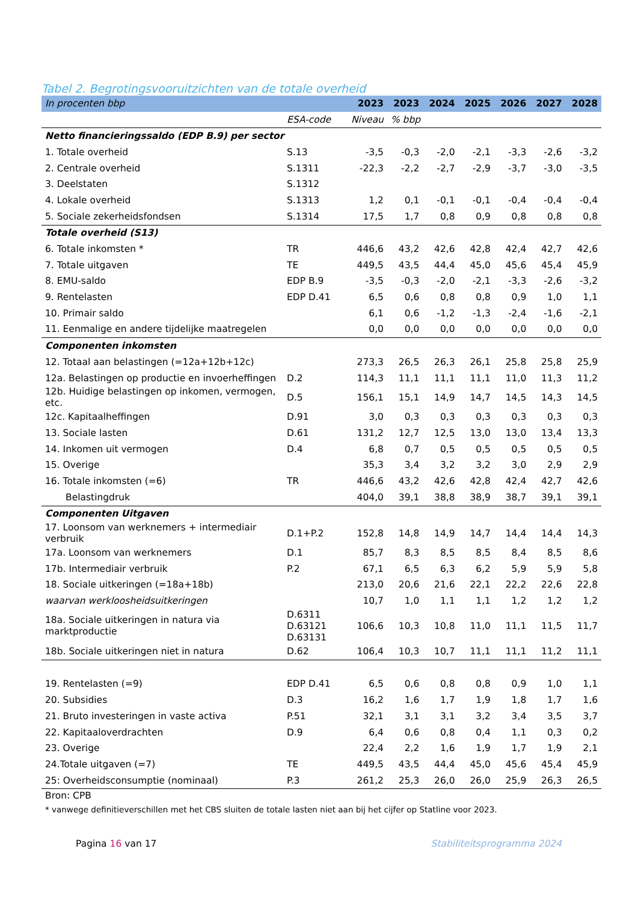Tabel 2. Begrotingsvooruitzichten van de totale overheid
| In procenten bbp | | 2023 | 2023 | 2024 | 2025 | 2026 | 2027 | 2028 |
| | ESA-code | Niveau | % bbp | | | | | |
| Netto financieringssaldo (EDP B.9) per sector | | | | | | | | |
| 1. Totale overheid | S.13 | -3,5 | -0,3 | -2,0 | -2,1 | -3,3 | -2,6 | -3,2 |
| 2. Centrale overheid | S.1311 | -22,3 | -2,2 | -2,7 | -2,9 | -3,7 | -3,0 | -3,5 |
| 3. Deelstaten | S.1312 | | | | | | | |
| 4. Lokale overheid | S.1313 | 1,2 | 0,1 | -0,1 | -0,1 | -0,4 | -0,4 | -0,4 |
| 5. Sociale zekerheidsfondsen | S.1314 | 17,5 | 1,7 | 0,8 | 0,9 | 0,8 | 0,8 | 0,8 |
| Totale overheid (S13) | | | | | | | | |
| 6. Totale inkomsten * | TR | 446,6 | 43,2 | 42,6 | 42,8 | 42,4 | 42,7 | 42,6 |
| 7. Totale uitgaven | TE | 449,5 | 43,5 | 44,4 | 45,0 | 45,6 | 45,4 | 45,9 |
| 8. EMU-saldo | EDP B.9 | -3,5 | -0,3 | -2,0 | -2,1 | -3,3 | -2,6 | -3,2 |
| 9. Rentelasten | EDP D.41 | 6,5 | 0,6 | 0,8 | 0,8 | 0,9 | 1,0 | 1,1 |
| 10. Primair saldo | | 6,1 | 0,6 | -1,2 | -1,3 | -2,4 | -1,6 | -2,1 |
| 11. Eenmalige en andere tijdelijke maatregelen | | 0,0 | 0,0 | 0,0 | 0,0 | 0,0 | 0,0 | 0,0 |
| Componenten inkomsten | | | | | | | | |
| 12. Totaal aan belastingen (=12a+12b+12c) | | 273,3 | 26,5 | 26,3 | 26,1 | 25,8 | 25,8 | 25,9 |
| 12a. Belastingen op productie en invoerheffingen | D.2 | 114,3 | 11,1 | 11,1 | 11,1 | 11,0 | 11,3 | 11,2 |
| 12b. Huidige belastingen op inkomen, vermogen, etc. | D.5 | 156,1 | 15,1 | 14,9 | 14,7 | 14,5 | 14,3 | 14,5 |
| 12c. Kapitaalheffingen | D.91 | 3,0 | 0,3 | 0,3 | 0,3 | 0,3 | 0,3 | 0,3 |
| 13. Sociale lasten | D.61 | 131,2 | 12,7 | 12,5 | 13,0 | 13,0 | 13,4 | 13,3 |
| 14. Inkomen uit vermogen | D.4 | 6,8 | 0,7 | 0,5 | 0,5 | 0,5 | 0,5 | 0,5 |
| 15. Overige | | 35,3 | 3,4 | 3,2 | 3,2 | 3,0 | 2,9 | 2,9 |
| 16. Totale inkomsten (=6) | TR | 446,6 | 43,2 | 42,6 | 42,8 | 42,4 | 42,7 | 42,6 |
| Belastingdruk | | 404,0 | 39,1 | 38,8 | 38,9 | 38,7 | 39,1 | 39,1 |
| Componenten Uitgaven | | | | | | | | |
| 17. Loonsom van werknemers + intermediair verbruik | D.1+P.2 | 152,8 | 14,8 | 14,9 | 14,7 | 14,4 | 14,4 | 14,3 |
| 17a. Loonsom van werknemers | D.1 | 85,7 | 8,3 | 8,5 | 8,5 | 8,4 | 8,5 | 8,6 |
| 17b. Intermediair verbruik | P.2 | 67,1 | 6,5 | 6,3 | 6,2 | 5,9 | 5,9 | 5,8 |
| 18. Sociale uitkeringen (=18a+18b) | | 213,0 | 20,6 | 21,6 | 22,1 | 22,2 | 22,6 | 22,8 |
| waarvan werkloosheidsuitkeringen | | 10,7 | 1,0 | 1,1 | 1,1 | 1,2 | 1,2 | 1,2 |
| 18a. Sociale uitkeringen in natura via marktproductie | D.6311 D.63121 D.63131 | 106,6 | 10,3 | 10,8 | 11,0 | 11,1 | 11,5 | 11,7 |
| 18b. Sociale uitkeringen niet in natura | D.62 | 106,4 | 10,3 | 10,7 | 11,1 | 11,1 | 11,2 | 11,1 |
| 19. Rentelasten (=9) | EDP D.41 | 6,5 | 0,6 | 0,8 | 0,8 | 0,9 | 1,0 | 1,1 |
| 20. Subsidies | D.3 | 16,2 | 1,6 | 1,7 | 1,9 | 1,8 | 1,7 | 1,6 |
| 21. Bruto investeringen in vaste activa | P.51 | 32,1 | 3,1 | 3,1 | 3,2 | 3,4 | 3,5 | 3,7 |
| 22. Kapitaaloverdrachten | D.9 | 6,4 | 0,6 | 0,8 | 0,4 | 1,1 | 0,3 | 0,2 |
| 23. Overige | | 22,4 | 2,2 | 1,6 | 1,9 | 1,7 | 1,9 | 2,1 |
| 24.Totale uitgaven (=7) | TE | 449,5 | 43,5 | 44,4 | 45,0 | 45,6 | 45,4 | 45,9 |
| 25: Overheidsconsumptie (nominaal) | P.3 | 261,2 | 25,3 | 26,0 | 26,0 | 25,9 | 26,3 | 26,5 |
Bron: CPB
* vanwege definitieverschillen met het CBS sluiten de totale lasten niet aan bij het cijfer op Statline voor 2023.
Pagina 16 van 17 Stabiliteitsprogramma 2024